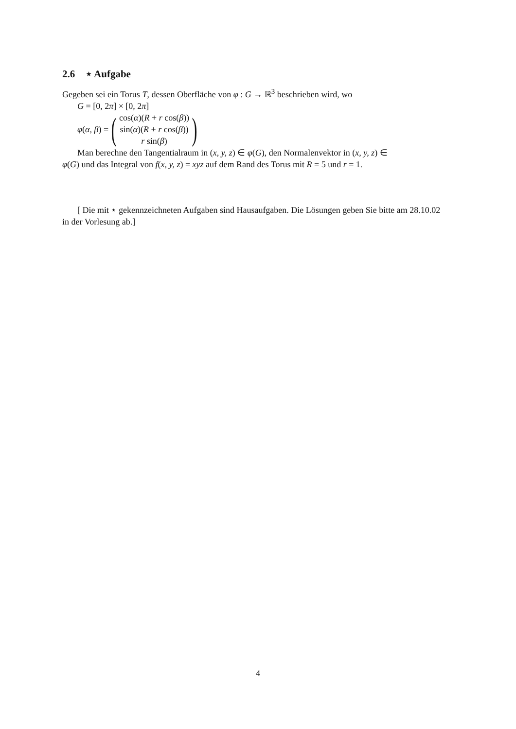2.6 ⋆ Aufgabe
Gegeben sei ein Torus T, dessen Oberfläche von φ : G → ℝ<sup>3</sup> beschrieben wird, wo
G = [0, 2π] × [0, 2π]
φ(α, β) = (
cos(α)(R + r cos(β))
sin(α)(R + r cos(β))
r sin(β)
)
Man berechne den Tangentialraum in (x, y, z) ∈ φ(G), den Normalenvektor in (x, y, z) ∈
φ(G) und das Integral von f(x, y, z) = xyz auf dem Rand des Torus mit R = 5 und r = 1.
[ Die mit ⋆ gekennzeichneten Aufgaben sind Hausaufgaben. Die Lösungen geben Sie bitte am 28.10.02 in der Vorlesung ab.]
4